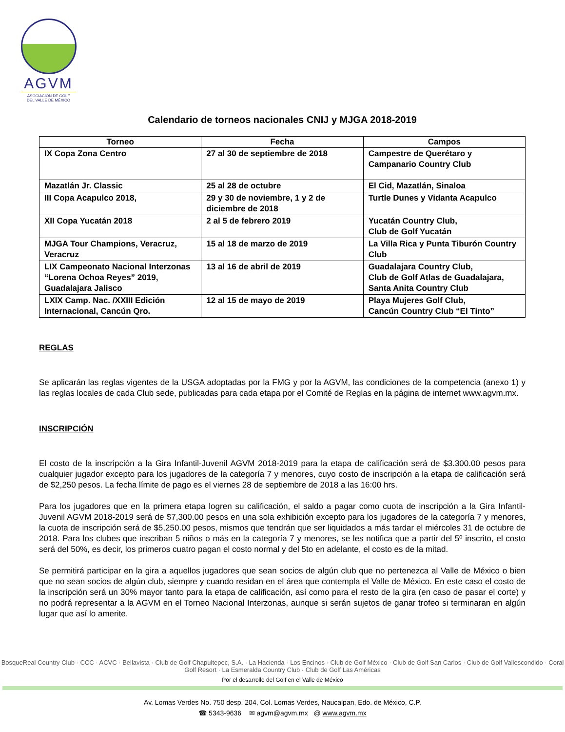AGVM
ASOCIACIÓN DE GOLF
DEL VALLE DE MÉXICO
Calendario de torneos nacionales CNIJ y MJGA 2018-2019
| Torneo | Fecha | Campos |
| --- | --- | --- |
| IX Copa Zona Centro | 27 al 30 de septiembre de 2018 | Campestre de Querétaro y Campanario Country Club |
| Mazatlán Jr. Classic | 25 al 28 de octubre | El Cid, Mazatlán, Sinaloa |
| III Copa Acapulco 2018, | 29 y 30 de noviembre, 1 y 2 de diciembre de 2018 | Turtle Dunes y Vidanta Acapulco |
| XII Copa Yucatán 2018 | 2 al 5 de febrero 2019 | Yucatán Country Club, Club de Golf Yucatán |
| MJGA Tour Champions, Veracruz, Veracruz | 15 al 18 de marzo de 2019 | La Villa Rica y Punta Tiburón Country Club |
| LIX Campeonato Nacional Interzonas “Lorena Ochoa Reyes” 2019, Guadalajara Jalisco | 13 al 16 de abril de 2019 | Guadalajara Country Club, Club de Golf Atlas de Guadalajara, Santa Anita Country Club |
| LXIX Camp. Nac. /XXIII Edición Internacional, Cancún Qro. | 12 al 15 de mayo de 2019 | Playa Mujeres Golf Club, Cancún Country Club “El Tinto” |
REGLAS
Se aplicarán las reglas vigentes de la USGA adoptadas por la FMG y por la AGVM, las condiciones de la competencia (anexo 1) y las reglas locales de cada Club sede, publicadas para cada etapa por el Comité de Reglas en la página de internet www.agvm.mx.
INSCRIPCIÓN
El costo de la inscripción a la Gira Infantil-Juvenil AGVM 2018-2019 para la etapa de calificación será de $3.300.00 pesos para cualquier jugador excepto para los jugadores de la categoría 7 y menores, cuyo costo de inscripción a la etapa de calificación será de $2,250 pesos. La fecha límite de pago es el viernes 28 de septiembre de 2018 a las 16:00 hrs.
Para los jugadores que en la primera etapa logren su calificación, el saldo a pagar como cuota de inscripción a la Gira Infantil-Juvenil AGVM 2018-2019 será de $7,300.00 pesos en una sola exhibición excepto para los jugadores de la categoría 7 y menores, la cuota de inscripción será de $5,250.00 pesos, mismos que tendrán que ser liquidados a más tardar el miércoles 31 de octubre de 2018. Para los clubes que inscriban 5 niños o más en la categoría 7 y menores, se les notifica que a partir del 5º inscrito, el costo será del 50%, es decir, los primeros cuatro pagan el costo normal y del 5to en adelante, el costo es de la mitad.
Se permitirá participar en la gira a aquellos jugadores que sean socios de algún club que no pertenezca al Valle de México o bien que no sean socios de algún club, siempre y cuando residan en el área que contempla el Valle de México. En este caso el costo de la inscripción será un 30% mayor tanto para la etapa de calificación, así como para el resto de la gira (en caso de pasar el corte) y no podrá representar a la AGVM en el Torneo Nacional Interzonas, aunque si serán sujetos de ganar trofeo si terminaran en algún lugar que así lo amerite.
BosqueReal Country Club · CCC · ACVC · Bellavista · Club de Golf Chapultepec, S.A. · La Hacienda · Los Encinos · Club de Golf México · Club de Golf San Carlos · Club de Golf Vallescondido · Coral Golf Resort · La Esmeralda Country Club · Club de Golf Las Américas
Por el desarrollo del Golf en el Valle de México
Av. Lomas Verdes No. 750 desp. 204, Col. Lomas Verdes, Naucalpan, Edo. de México, C.P.
☎ 5343-9636 ✉ agvm@agvm.mx @ www.agvm.mx